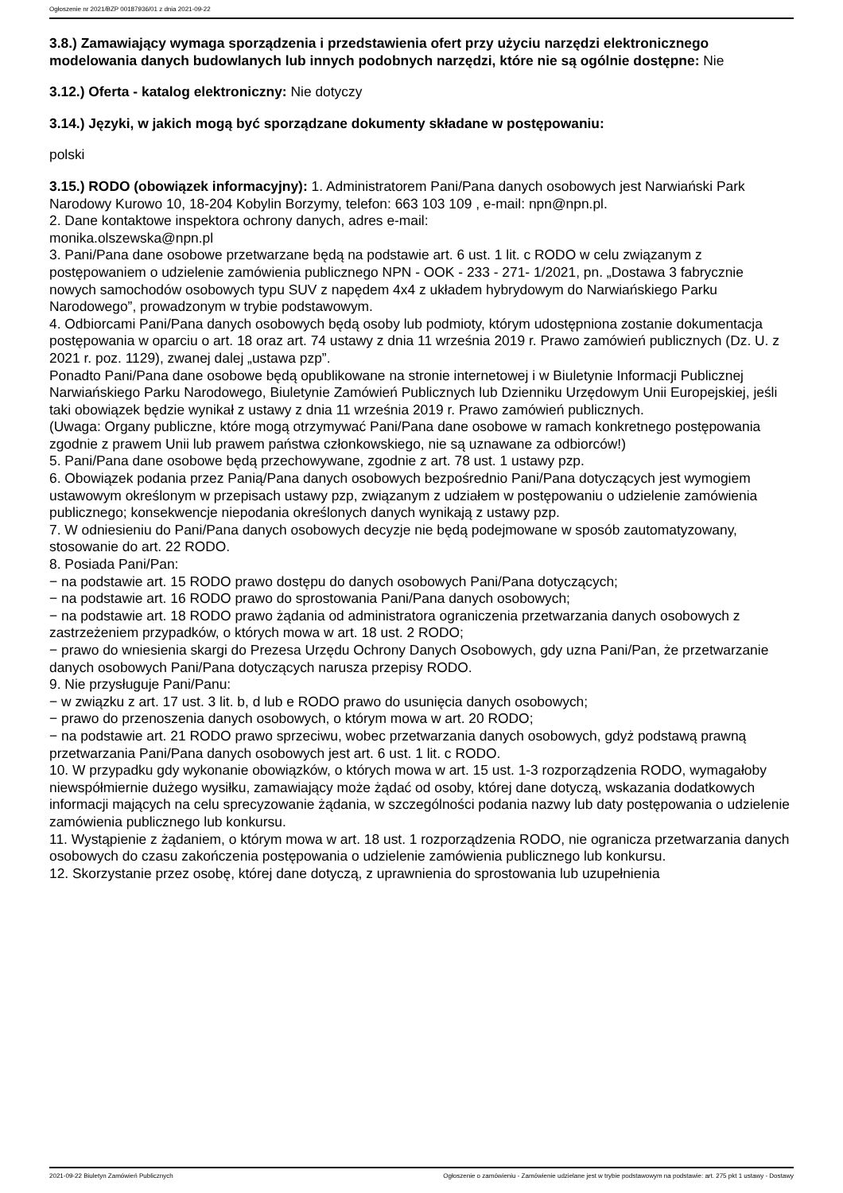Ogłoszenie nr 2021/BZP 00187936/01 z dnia 2021-09-22
3.8.) Zamawiający wymaga sporządzenia i przedstawienia ofert przy użyciu narzędzi elektronicznego modelowania danych budowlanych lub innych podobnych narzędzi, które nie są ogólnie dostępne: Nie
3.12.) Oferta - katalog elektroniczny: Nie dotyczy
3.14.) Języki, w jakich mogą być sporządzane dokumenty składane w postępowaniu:
polski
3.15.) RODO (obowiązek informacyjny): 1. Administratorem Pani/Pana danych osobowych jest Narwiański Park Narodowy Kurowo 10, 18-204 Kobylin Borzymy, telefon: 663 103 109 , e-mail: npn@npn.pl.
2. Dane kontaktowe inspektora ochrony danych, adres e-mail:
monika.olszewska@npn.pl
3. Pani/Pana dane osobowe przetwarzane będą na podstawie art. 6 ust. 1 lit. c RODO w celu związanym z postępowaniem o udzielenie zamówienia publicznego NPN - OOK - 233 - 271- 1/2021, pn. „Dostawa 3 fabrycznie nowych samochodów osobowych typu SUV z napędem 4x4 z układem hybrydowym do Narwiańskiego Parku Narodowego”, prowadzonym w trybie podstawowym.
4. Odbiorcami Pani/Pana danych osobowych będą osoby lub podmioty, którym udostępniona zostanie dokumentacja postępowania w oparciu o art. 18 oraz art. 74 ustawy z dnia 11 września 2019 r. Prawo zamówień publicznych (Dz. U. z 2021 r. poz. 1129), zwanej dalej „ustawa pzp”.
Ponadto Pani/Pana dane osobowe będą opublikowane na stronie internetowej i w Biuletynie Informacji Publicznej Narwiańskiego Parku Narodowego, Biuletynie Zamówień Publicznych lub Dzienniku Urzędowym Unii Europejskiej, jeśli taki obowiązek będzie wynikał z ustawy z dnia 11 września 2019 r. Prawo zamówień publicznych.
(Uwaga: Organy publiczne, które mogą otrzymywać Pani/Pana dane osobowe w ramach konkretnego postępowania zgodnie z prawem Unii lub prawem państwa członkowskiego, nie są uznawane za odbiorców!)
5. Pani/Pana dane osobowe będą przechowywane, zgodnie z art. 78 ust. 1 ustawy pzp.
6. Obowiązek podania przez Panią/Pana danych osobowych bezpośrednio Pani/Pana dotyczących jest wymogiem ustawowym określonym w przepisach ustawy pzp, związanym z udziałem w postępowaniu o udzielenie zamówienia publicznego; konsekwencje niepodania określonych danych wynikają z ustawy pzp.
7. W odniesieniu do Pani/Pana danych osobowych decyzje nie będą podejmowane w sposób zautomatyzowany, stosowanie do art. 22 RODO.
8. Posiada Pani/Pan:
− na podstawie art. 15 RODO prawo dostępu do danych osobowych Pani/Pana dotyczących;
− na podstawie art. 16 RODO prawo do sprostowania Pani/Pana danych osobowych;
− na podstawie art. 18 RODO prawo żądania od administratora ograniczenia przetwarzania danych osobowych z zastrzeżeniem przypadków, o których mowa w art. 18 ust. 2 RODO;
− prawo do wniesienia skargi do Prezesa Urzędu Ochrony Danych Osobowych, gdy uzna Pani/Pan, że przetwarzanie danych osobowych Pani/Pana dotyczących narusza przepisy RODO.
9. Nie przysługuje Pani/Panu:
− w związku z art. 17 ust. 3 lit. b, d lub e RODO prawo do usunięcia danych osobowych;
− prawo do przenoszenia danych osobowych, o którym mowa w art. 20 RODO;
− na podstawie art. 21 RODO prawo sprzeciwu, wobec przetwarzania danych osobowych, gdyż podstawą prawną przetwarzania Pani/Pana danych osobowych jest art. 6 ust. 1 lit. c RODO.
10. W przypadku gdy wykonanie obowiązków, o których mowa w art. 15 ust. 1-3 rozporządzenia RODO, wymagałoby niewspółmiernie dużego wysiłku, zamawiający może żądać od osoby, której dane dotyczą, wskazania dodatkowych informacji mających na celu sprecyzowanie żądania, w szczególności podania nazwy lub daty postępowania o udzielenie zamówienia publicznego lub konkursu.
11. Wystąpienie z żądaniem, o którym mowa w art. 18 ust. 1 rozporządzenia RODO, nie ogranicza przetwarzania danych osobowych do czasu zakończenia postępowania o udzielenie zamówienia publicznego lub konkursu.
12. Skorzystanie przez osobę, której dane dotyczą, z uprawnienia do sprostowania lub uzupełnienia
2021-09-22 Biuletyn Zamówień Publicznych Ogłoszenie o zamówieniu - Zamówienie udzielane jest w trybie podstawowym na podstawie: art. 275 pkt 1 ustawy - Dostawy